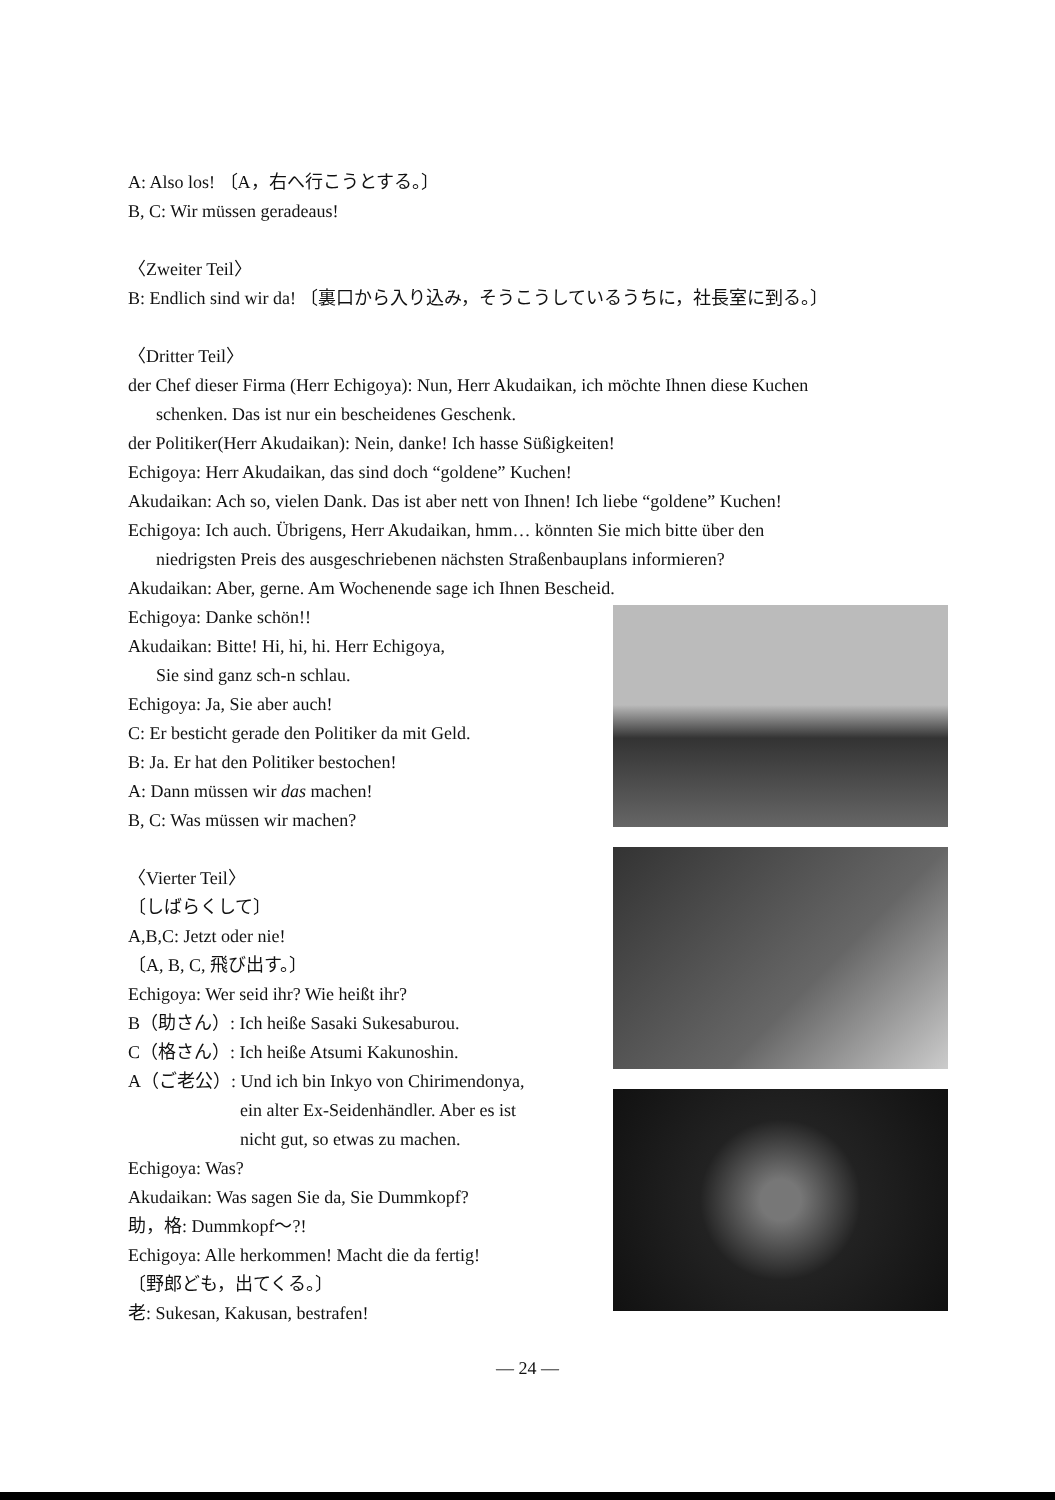A: Also los! 〔A，右へ行こうとする。〕
B, C: Wir müssen geradeaus!
〈Zweiter Teil〉
B: Endlich sind wir da! 〔裏口から入り込み，そうこうしているうちに，社長室に到る。〕
〈Dritter Teil〉
der Chef dieser Firma (Herr Echigoya): Nun, Herr Akudaikan, ich möchte Ihnen diese Kuchen
schenken. Das ist nur ein bescheidenes Geschenk.
der Politiker(Herr Akudaikan): Nein, danke! Ich hasse Süßigkeiten!
Echigoya: Herr Akudaikan, das sind doch “goldene” Kuchen!
Akudaikan: Ach so, vielen Dank. Das ist aber nett von Ihnen! Ich liebe “goldene” Kuchen!
Echigoya: Ich auch. Übrigens, Herr Akudaikan, hmm… könnten Sie mich bitte über den
niedrigsten Preis des ausgeschriebenen nächsten Straßenbauplans informieren?
Akudaikan: Aber, gerne. Am Wochenende sage ich Ihnen Bescheid.
Echigoya: Danke schön!!
Akudaikan: Bitte! Hi, hi, hi. Herr Echigoya,
Sie sind ganz sch-n schlau.
Echigoya: Ja, Sie aber auch!
C: Er besticht gerade den Politiker da mit Geld.
B: Ja. Er hat den Politiker bestochen!
A: Dann müssen wir das machen!
B, C: Was müssen wir machen?
〈Vierter Teil〉
〔しばらくして〕
A,B,C: Jetzt oder nie!
〔A, B, C, 飛び出す。〕
Echigoya: Wer seid ihr? Wie heißt ihr?
B（助さん）: Ich heiße Sasaki Sukesaburou.
C（格さん）: Ich heiße Atsumi Kakunoshin.
A（ご老公）: Und ich bin Inkyo von Chirimendonya,
ein alter Ex-Seidenhändler. Aber es ist
nicht gut, so etwas zu machen.
Echigoya: Was?
Akudaikan: Was sagen Sie da, Sie Dummkopf?
助，格: Dummkopf～?!
Echigoya: Alle herkommen! Macht die da fertig!
〔野郎ども，出てくる。〕
老: Sukesan, Kakusan, bestrafen!
— 24 —